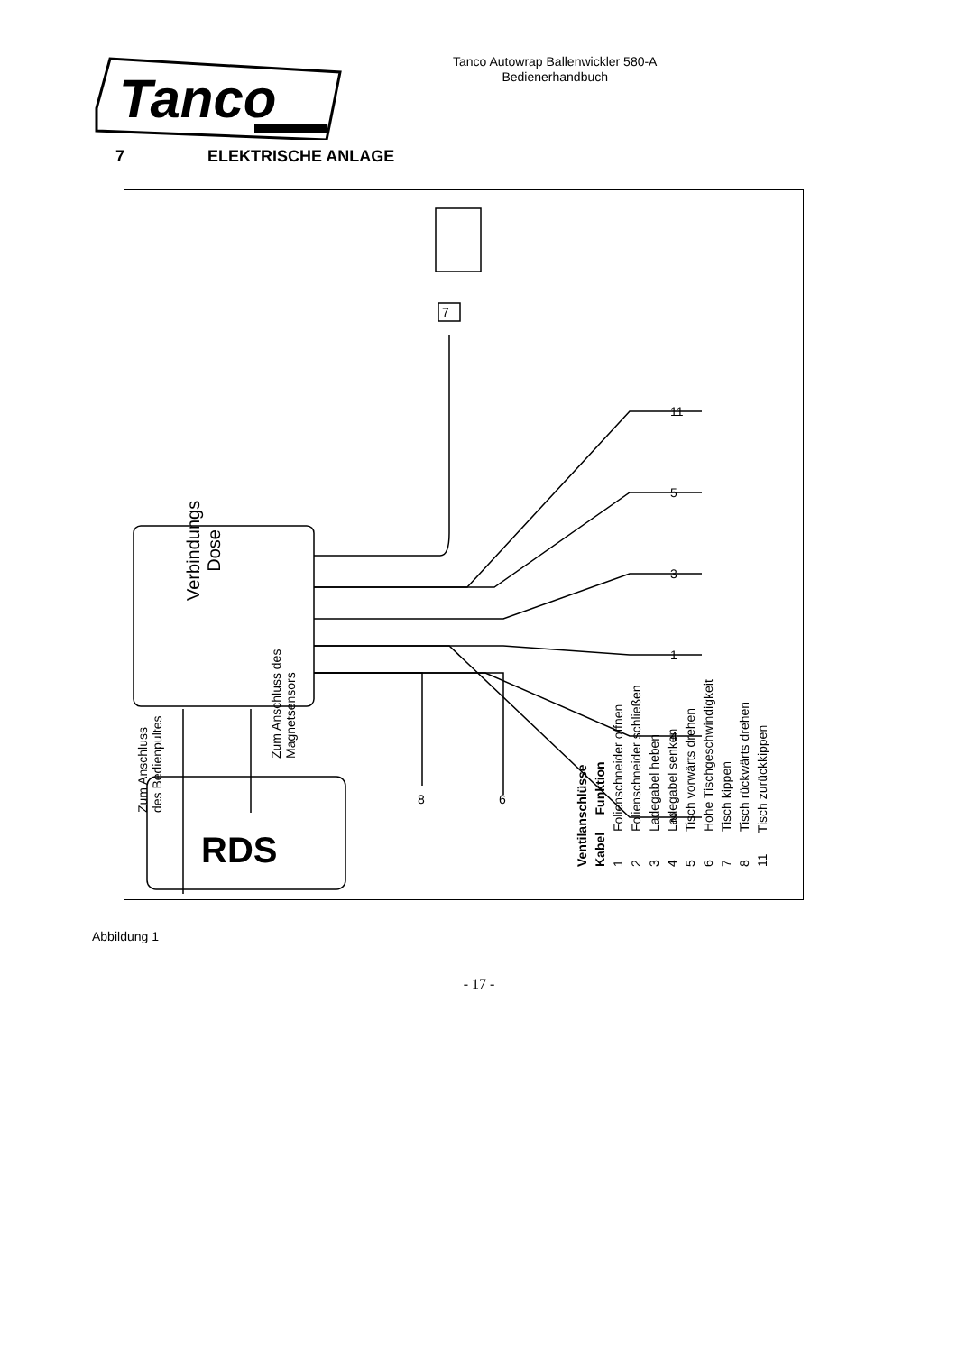Tanco
Tanco Autowrap Ballenwickler 580-A
Bedienerhandbuch
7 ELEKTRISCHE ANLAGE
7
11
5
3
1
4
2
8
6
RDS
Verbindungs
Dose
Zum Anschluss
des Bedienpultes
Zum Anschluss des
Magnetsensors
Ventilanschlüsse
Kabel Funktion
1 Folienschneider offnen
2 Folienschneider schließen
3 Ladegabel heben
4 Ladegabel senken
5 Tisch vorwärts drehen
6 Hohe Tischgeschwindigkeit
7 Tisch kippen
8 Tisch rückwärts drehen
11 Tisch zurückkippen
Abbildung 1
- 17 -